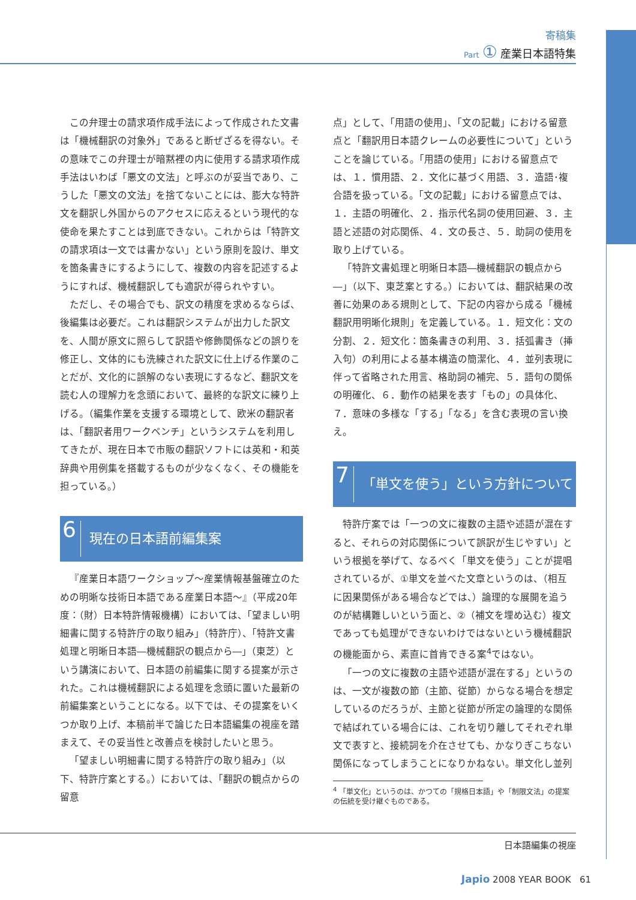寄稿集
Part ① 産業日本語特集
この弁理士の請求項作成手法によって作成された文書は「機械翻訳の対象外」であると断ぜざるを得ない。その意味でこの弁理士が暗黙裡の内に使用する請求項作成手法はいわば「悪文の文法」と呼ぶのが妥当であり、こうした「悪文の文法」を捨てないことには、膨大な特許文を翻訳し外国からのアクセスに応えるという現代的な使命を果たすことは到底できない。これからは「特許文の請求項は一文では書かない」という原則を設け、単文を箇条書きにするようにして、複数の内容を記述するようにすれば、機械翻訳しても適訳が得られやすい。
ただし、その場合でも、訳文の精度を求めるならば、後編集は必要だ。これは翻訳システムが出力した訳文を、人間が原文に照らして訳語や修飾関係などの誤りを修正し、文体的にも洗練された訳文に仕上げる作業のことだが、文化的に誤解のない表現にするなど、翻訳文を読む人の理解力を念頭において、最終的な訳文に練り上げる。（編集作業を支援する環境として、欧米の翻訳者は、「翻訳者用ワークベンチ」というシステムを利用してきたが、現在日本で市販の翻訳ソフトには英和・和英辞典や用例集を搭載するものが少なくなく、その機能を担っている。）
6 現在の日本語前編集案
『産業日本語ワークショップ～産業情報基盤確立のための明晰な技術日本語である産業日本語～』（平成20年度：（財）日本特許情報機構）においては、「望ましい明細書に関する特許庁の取り組み」（特許庁）、「特許文書処理と明晰日本語―機械翻訳の観点から―」（東芝）という講演において、日本語の前編集に関する提案が示された。これは機械翻訳による処理を念頭に置いた最新の前編集案ということになる。以下では、その提案をいくつか取り上げ、本稿前半で論じた日本語編集の視座を踏まえて、その妥当性と改善点を検討したいと思う。
「望ましい明細書に関する特許庁の取り組み」（以下、特許庁案とする。）においては、「翻訳の観点からの留意
点」として、「用語の使用」、「文の記載」における留意点と「翻訳用日本語クレームの必要性について」ということを論じている。「用語の使用」における留意点では、１．慣用語、２．文化に基づく用語、３．造語･複合語を扱っている。「文の記載」における留意点では、１．主語の明確化、２．指示代名詞の使用回避、３．主語と述語の対応関係、４．文の長さ、５．助詞の使用を取り上げている。
「特許文書処理と明晰日本語―機械翻訳の観点から―」（以下、東芝案とする。）においては、翻訳結果の改善に効果のある規則として、下記の内容から成る「機械翻訳用明晰化規則」を定義している。１．短文化：文の分割、２．短文化：箇条書きの利用、３．括弧書き（挿入句）の利用による基本構造の簡潔化、４．並列表現に伴って省略された用言、格助詞の補完、５．語句の関係の明確化、６．動作の結果を表す「もの」の具体化、７．意味の多様な「する」「なる」を含む表現の言い換え。
7 「単文を使う」という方針について
特許庁案では「一つの文に複数の主語や述語が混在すると、それらの対応関係について誤訳が生じやすい」という根拠を挙げて、なるべく「単文を使う」ことが提唱されているが、①単文を並べた文章というのは、（相互に因果関係がある場合などでは、）論理的な展開を追うのが結構難しいという面と、②（補文を埋め込む）複文であっても処理ができないわけではないという機械翻訳の機能面から、素直に首肯できる案<sup>4</sup>ではない。
「一つの文に複数の主語や述語が混在する」というのは、一文が複数の節（主節、従節）からなる場合を想定しているのだろうが、主節と従節が所定の論理的な関係で結ばれている場合には、これを切り離してそれぞれ単文で表すと、接続詞を介在させても、かなりぎこちない関係になってしまうことになりかねない。単文化し並列
<sup>4</sup> 「単文化」というのは、かつての「規格日本語」や「制限文法」の提案の伝統を受け継ぐものである。
日本語編集の視座
Japio 2008 YEAR BOOK 61